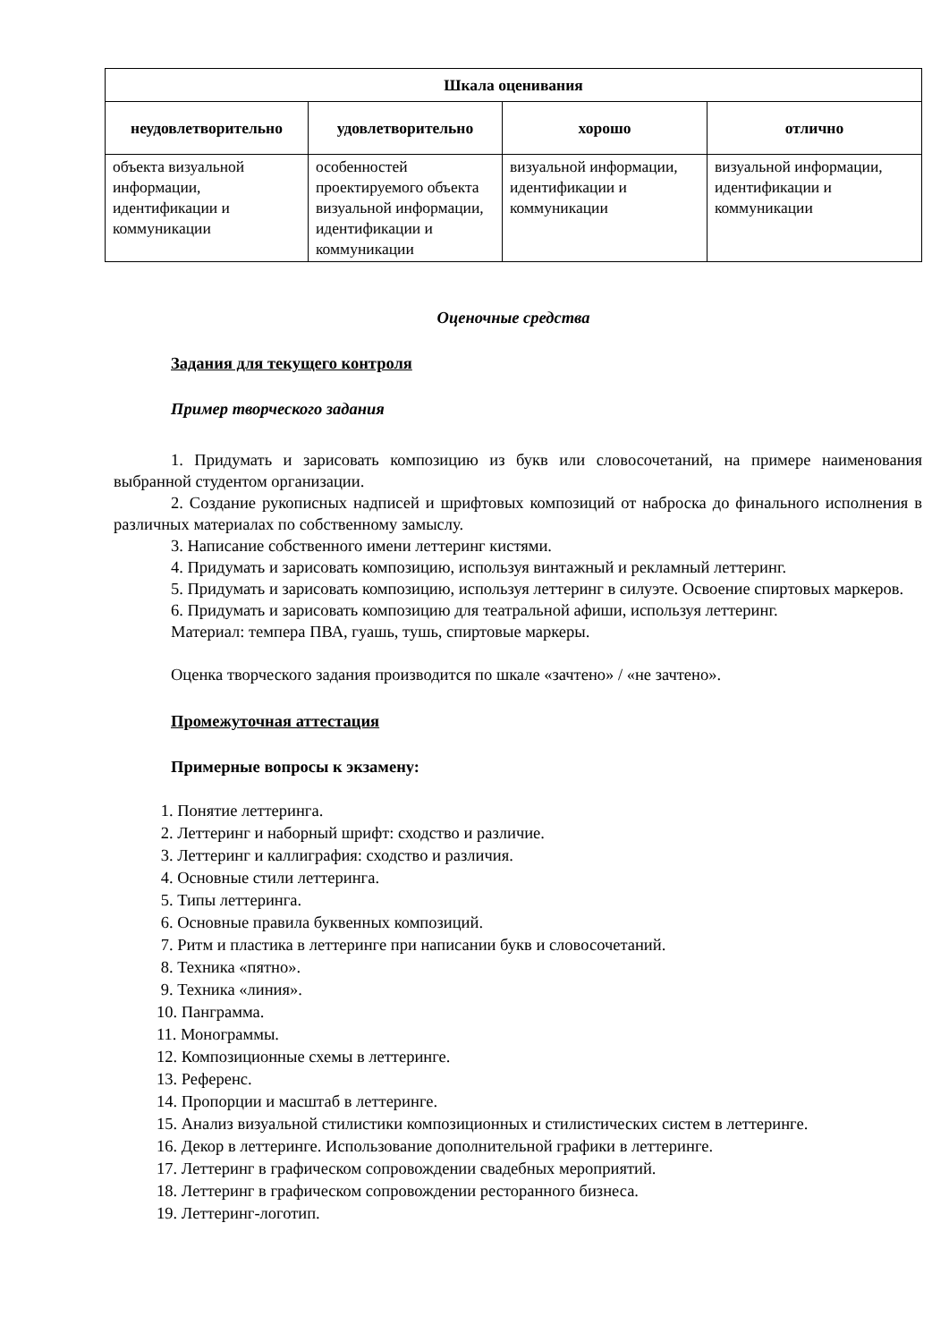| Шкала оценивания | | | |
| --- | --- | --- | --- |
| неудовлетворительно | удовлетворительно | хорошо | отлично |
| объекта визуальной информации, идентификации и коммуникации | особенностей проектируемого объекта визуальной информации, идентификации и коммуникации | визуальной информации, идентификации и коммуникации | визуальной информации, идентификации и коммуникации |
Оценочные средства
Задания для текущего контроля
Пример творческого задания
1. Придумать и зарисовать композицию из букв или словосочетаний, на примере наименования выбранной студентом организации.
2. Создание рукописных надписей и шрифтовых композиций от наброска до финального исполнения в различных материалах по собственному замыслу.
3. Написание собственного имени леттеринг кистями.
4. Придумать и зарисовать композицию, используя винтажный и рекламный леттеринг.
5. Придумать и зарисовать композицию, используя леттеринг в силуэте. Освоение спиртовых маркеров.
6. Придумать и зарисовать композицию для театральной афиши, используя леттеринг.
Материал: темпера ПВА, гуашь, тушь, спиртовые маркеры.
Оценка творческого задания производится по шкале «зачтено» / «не зачтено».
Промежуточная аттестация
Примерные вопросы к экзамену:
1. Понятие леттеринга.
2. Леттеринг и наборный шрифт: сходство и различие.
3. Леттеринг и каллиграфия: сходство и различия.
4. Основные стили леттеринга.
5. Типы леттеринга.
6. Основные правила буквенных композиций.
7. Ритм и пластика в леттеринге при написании букв и словосочетаний.
8. Техника «пятно».
9. Техника «линия».
10. Панграмма.
11. Монограммы.
12. Композиционные схемы в леттеринге.
13. Референс.
14. Пропорции и масштаб в леттеринге.
15. Анализ визуальной стилистики композиционных и стилистических систем в леттеринге.
16. Декор в леттеринге. Использование дополнительной графики в леттеринге.
17. Леттеринг в графическом сопровождении свадебных мероприятий.
18. Леттеринг в графическом сопровождении ресторанного бизнеса.
19. Леттеринг-логотип.